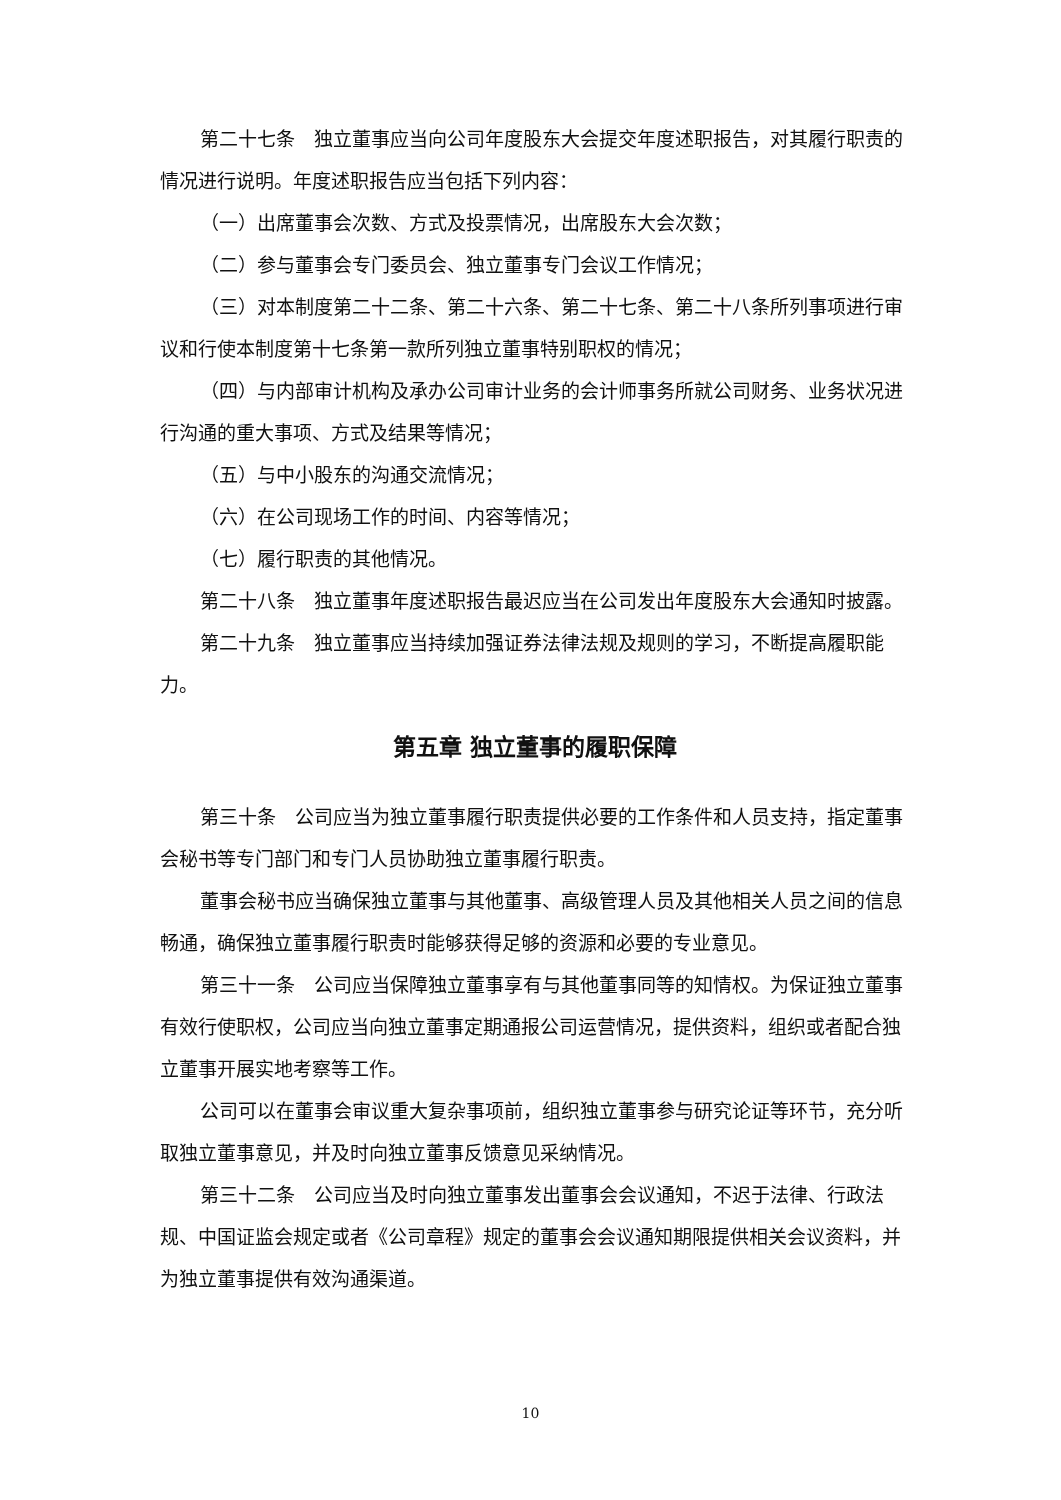第二十七条　独立董事应当向公司年度股东大会提交年度述职报告，对其履行职责的情况进行说明。年度述职报告应当包括下列内容：
（一）出席董事会次数、方式及投票情况，出席股东大会次数；
（二）参与董事会专门委员会、独立董事专门会议工作情况；
（三）对本制度第二十二条、第二十六条、第二十七条、第二十八条所列事项进行审议和行使本制度第十七条第一款所列独立董事特别职权的情况；
（四）与内部审计机构及承办公司审计业务的会计师事务所就公司财务、业务状况进行沟通的重大事项、方式及结果等情况；
（五）与中小股东的沟通交流情况；
（六）在公司现场工作的时间、内容等情况；
（七）履行职责的其他情况。
第二十八条　独立董事年度述职报告最迟应当在公司发出年度股东大会通知时披露。
第二十九条　独立董事应当持续加强证券法律法规及规则的学习，不断提高履职能力。
第五章 独立董事的履职保障
第三十条　公司应当为独立董事履行职责提供必要的工作条件和人员支持，指定董事会秘书等专门部门和专门人员协助独立董事履行职责。
董事会秘书应当确保独立董事与其他董事、高级管理人员及其他相关人员之间的信息畅通，确保独立董事履行职责时能够获得足够的资源和必要的专业意见。
第三十一条　公司应当保障独立董事享有与其他董事同等的知情权。为保证独立董事有效行使职权，公司应当向独立董事定期通报公司运营情况，提供资料，组织或者配合独立董事开展实地考察等工作。
公司可以在董事会审议重大复杂事项前，组织独立董事参与研究论证等环节，充分听取独立董事意见，并及时向独立董事反馈意见采纳情况。
第三十二条　公司应当及时向独立董事发出董事会会议通知，不迟于法律、行政法规、中国证监会规定或者《公司章程》规定的董事会会议通知期限提供相关会议资料，并为独立董事提供有效沟通渠道。
10